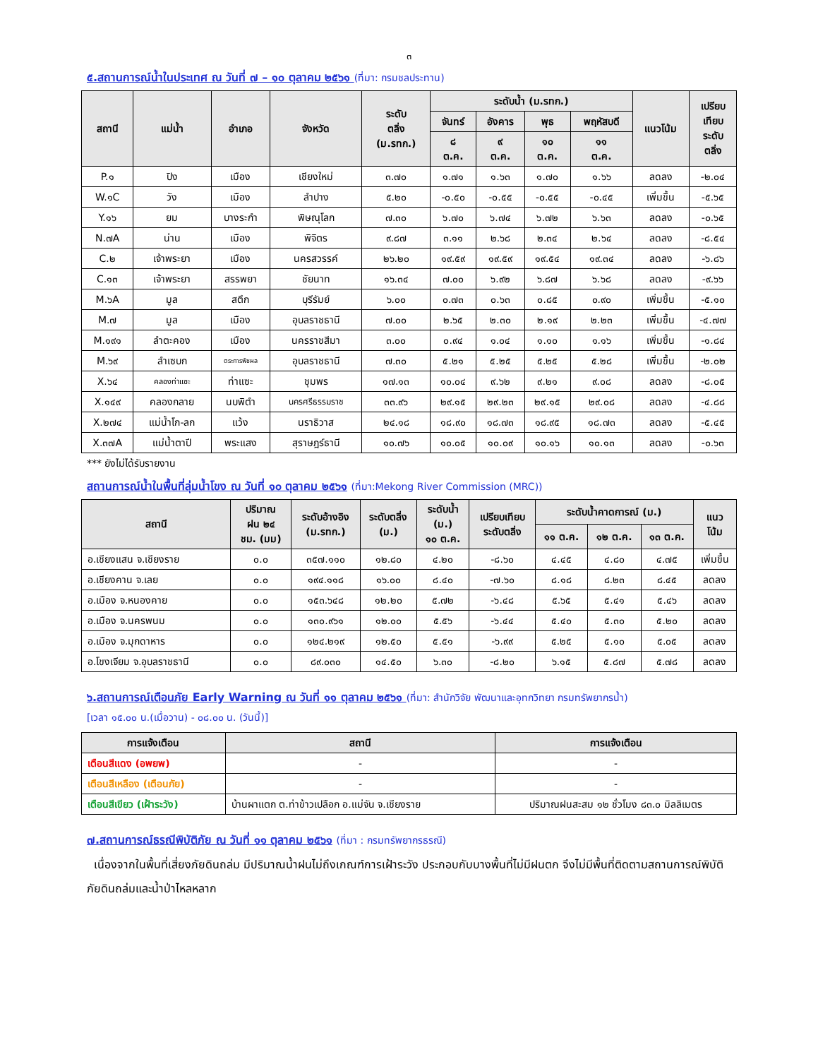๓
๕.สถานการณ์น้ำในประเทศ ณ วันที่ ๗ – ๑๐ ตุลาคม ๒๕๖๑ (ที่มา: กรมชลประทาน)
| สถานี | แม่น้ำ | อำเภอ | จังหวัด | ระดับ ตลิ่ง (ม.รทก.) | ระดับน้ำ (ม.รทก.) | | | | แนวโน้ม | เปรียบ เทียบ ระดับ ตลิ่ง |
| --- | --- | --- | --- | --- | --- | --- | --- | --- | --- | --- |
| | | | | | จันทร์ | อังคาร | พุธ | พฤหัสบดี | | |
| | | | | | ๘ ต.ค. | ๙ ต.ค. | ๑๐ ต.ค. | ๑๑ ต.ค. | | |
| P.๑ | ปิง | เมือง | เชียงใหม่ | ๓.๗๐ | ๑.๗๑ | ๑.๖๓ | ๑.๗๐ | ๑.๖๖ | ลดลง | -๒.๐๔ |
| W.๑C | วัง | เมือง | ลำปาง | ๕.๒๐ | -๐.๕๐ | -๐.๕๕ | -๐.๕๕ | -๐.๔๕ | เพิ่มขึ้น | -๕.๖๕ |
| Y.๑๖ | ยม | บางระกำ | พิษณุโลก | ๗.๓๐ | ๖.๗๐ | ๖.๗๔ | ๖.๗๒ | ๖.๖๓ | ลดลง | -๐.๖๕ |
| N.๗A | น่าน | เมือง | พิจิตร | ๙.๘๗ | ๓.๑๑ | ๒.๖๘ | ๒.๓๔ | ๒.๖๔ | ลดลง | -๘.๕๔ |
| C.๒ | เจ้าพระยา | เมือง | นครสวรรค์ | ๒๖.๒๐ | ๑๙.๕๙ | ๑๙.๕๙ | ๑๙.๕๔ | ๑๙.๓๔ | ลดลง | -๖.๘๖ |
| C.๑๓ | เจ้าพระยา | สรรพยา | ชัยนาท | ๑๖.๓๔ | ๗.๐๐ | ๖.๙๒ | ๖.๘๗ | ๖.๖๘ | ลดลง | -๙.๖๖ |
| M.๖A | มูล | สตึก | บุรีรัมย์ | ๖.๐๐ | ๐.๗๓ | ๐.๖๓ | ๐.๘๕ | ๐.๙๐ | เพิ่มขึ้น | -๕.๑๐ |
| M.๗ | มูล | เมือง | อุบลราชธานี | ๗.๐๐ | ๒.๖๕ | ๒.๓๐ | ๒.๑๙ | ๒.๒๓ | เพิ่มขึ้น | -๔.๗๗ |
| M.๑๙๑ | ลำตะคอง | เมือง | นครราชสีมา | ๓.๐๐ | ๐.๙๔ | ๑.๐๔ | ๑.๑๐ | ๑.๑๖ | เพิ่มขึ้น | -๑.๘๔ |
| M.๖๙ | ลำเซบก | ตระการพืชผล | อุบลราชธานี | ๗.๓๐ | ๕.๒๑ | ๕.๒๕ | ๕.๒๕ | ๕.๒๘ | เพิ่มขึ้น | -๒.๐๒ |
| X.๖๔ | คลองท่าแซะ | ท่าแซะ | ชุมพร | ๑๗.๑๓ | ๑๐.๐๔ | ๙.๖๒ | ๙.๒๑ | ๙.๐๘ | ลดลง | -๘.๐๕ |
| X.๑๔๙ | คลองกลาย | นบพิตำ | นครศรีธรรมราช | ๓๓.๙๖ | ๒๙.๑๕ | ๒๙.๒๓ | ๒๙.๑๕ | ๒๙.๐๘ | ลดลง | -๔.๘๘ |
| X.๒๗๔ | แม่น้ำโก-ลก | แว้ง | นราธิวาส | ๒๔.๑๘ | ๑๘.๙๐ | ๑๘.๗๓ | ๑๘.๙๕ | ๑๘.๗๓ | ลดลง | -๕.๔๕ |
| X.๓๗A | แม่น้ำตาปี | พระแสง | สุราษฎร์ธานี | ๑๐.๗๖ | ๑๐.๐๕ | ๑๐.๐๙ | ๑๐.๑๖ | ๑๐.๑๓ | ลดลง | -๐.๖๓ |
*** ยังไม่ได้รับรายงาน
สถานการณ์น้ำในพื้นที่ลุ่มน้ำโขง ณ วันที่ ๑๐ ตุลาคม ๒๕๖๑ (ที่มา:Mekong River Commission (MRC))
| สถานี | ปริมาณ ฝน ๒๔ ชม. (มม) | ระดับอ้างอิง (ม.รทก.) | ระดับตลิ่ง (ม.) | ระดับน้ำ (ม.) ๑๐ ต.ค. | เปรียบเทียบ ระดับตลิ่ง | ระดับน้ำคาดการณ์ (ม.) | | | แนว โน้ม |
| --- | --- | --- | --- | --- | --- | --- | --- | --- | --- |
| | | | | | | ๑๑ ต.ค. | ๑๒ ต.ค. | ๑๓ ต.ค. | |
| อ.เชียงแสน จ.เชียงราย | ๐.๐ | ๓๕๗.๑๑๐ | ๑๒.๘๐ | ๔.๒๐ | -๘.๖๐ | ๔.๔๕ | ๔.๘๐ | ๔.๗๕ | เพิ่มขึ้น |
| อ.เชียงคาน จ.เลย | ๐.๐ | ๑๙๔.๑๑๘ | ๑๖.๐๐ | ๘.๔๐ | -๗.๖๐ | ๘.๑๘ | ๘.๒๓ | ๘.๔๕ | ลดลง |
| อ.เมือง จ.หนองคาย | ๐.๐ | ๑๕๓.๖๔๘ | ๑๒.๒๐ | ๕.๗๒ | -๖.๔๘ | ๕.๖๕ | ๕.๔๑ | ๕.๔๖ | ลดลง |
| อ.เมือง จ.นครพนม | ๐.๐ | ๑๓๐.๙๖๑ | ๑๒.๐๐ | ๕.๕๖ | -๖.๔๔ | ๕.๔๐ | ๕.๓๐ | ๕.๒๐ | ลดลง |
| อ.เมือง จ.มุกดาหาร | ๐.๐ | ๑๒๔.๒๑๙ | ๑๒.๕๐ | ๕.๕๑ | -๖.๙๙ | ๕.๒๕ | ๕.๑๐ | ๕.๐๕ | ลดลง |
| อ.โขงเจียม จ.อุบลราชธานี | ๐.๐ | ๘๙.๐๓๐ | ๑๔.๕๐ | ๖.๓๐ | -๘.๒๐ | ๖.๑๕ | ๕.๘๗ | ๕.๗๘ | ลดลง |
๖.สถานการณ์เตือนภัย Early Warning ณ วันที่ ๑๑ ตุลาคม ๒๕๖๑ (ที่มา: สำนักวิจัย พัฒนาและอุทกวิทยา กรมทรัพยากรน้ำ)
[เวลา ๑๕.๐๐ น.(เมื่อวาน) - ๐๘.๐๐ น. (วันนี้)]
| การแจ้งเตือน | สถานี | การแจ้งเตือน |
| --- | --- | --- |
| เตือนสีแดง (อพยพ) | - | - |
| เตือนสีเหลือง (เตือนภัย) | - | - |
| เตือนสีเขียว (เฝ้าระวัง) | บ้านผาแตก ต.ท่าข้าวเปลือก อ.แม่จัน จ.เชียงราย | ปริมาณฝนสะสม ๑๒ ชั่วโมง ๘๓.๐ มิลลิเมตร |
๗.สถานการณ์ธรณีพิบัติภัย ณ วันที่ ๑๑ ตุลาคม ๒๕๖๑ (ที่มา : กรมทรัพยากรธรณี)
เนื่องจากในพื้นที่เสี่ยงภัยดินถล่ม มีปริมาณน้ำฝนไม่ถึงเกณฑ์การเฝ้าระวัง ประกอบกับบางพื้นที่ไม่มีฝนตก จึงไม่มีพื้นที่ติดตามสถานการณ์พิบัติภัยดินถล่มและน้ำป่าไหลหลาก